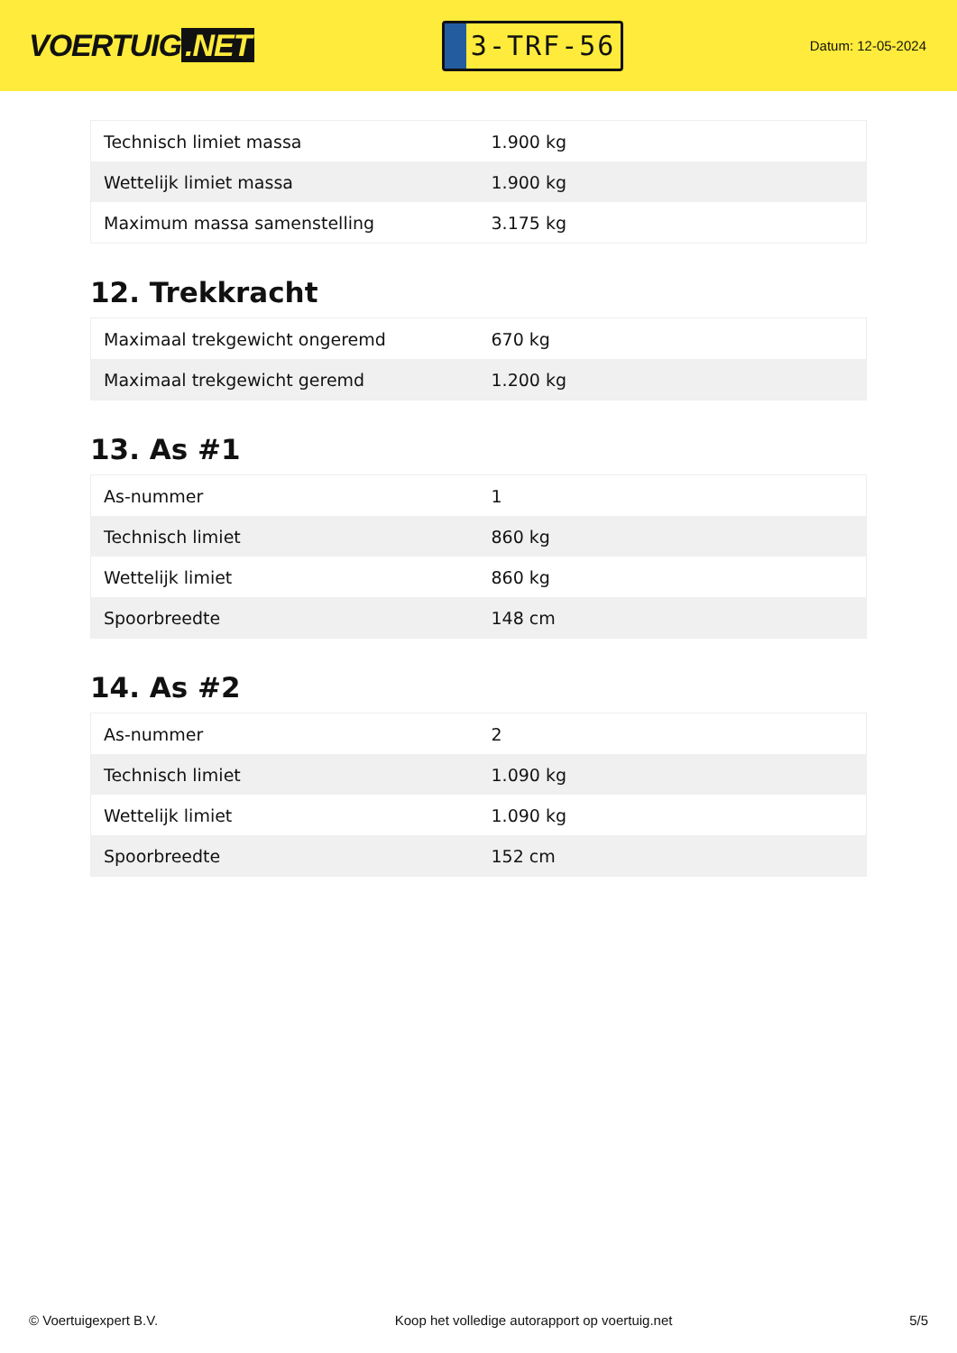VOERTUIG.NET
3-TRF-56
Datum: 12-05-2024
| Technisch limiet massa | 1.900 kg |
| Wettelijk limiet massa | 1.900 kg |
| Maximum massa samenstelling | 3.175 kg |
12. Trekkracht
| Maximaal trekgewicht ongeremd | 670 kg |
| Maximaal trekgewicht geremd | 1.200 kg |
13. As #1
| As-nummer | 1 |
| Technisch limiet | 860 kg |
| Wettelijk limiet | 860 kg |
| Spoorbreedte | 148 cm |
14. As #2
| As-nummer | 2 |
| Technisch limiet | 1.090 kg |
| Wettelijk limiet | 1.090 kg |
| Spoorbreedte | 152 cm |
© Voertuigexpert B.V. Koop het volledige autorapport op voertuig.net 5/5